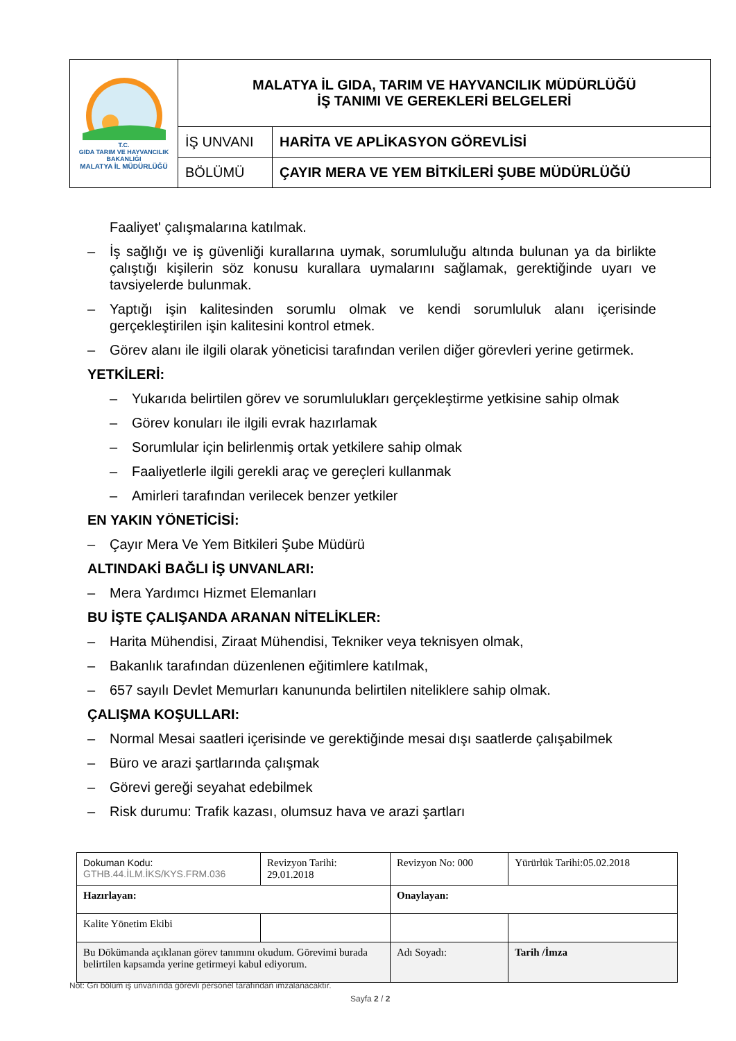| T.C. GIDA TARIM VE HAYVANCILIK BAKANLIĞI MALATYA İL MÜDÜRLÜĞÜ | MALATYA İL GIDA, TARIM VE HAYVANCILIK MÜDÜRLÜĞÜ İŞ TANIMI VE GEREKLERİ BELGELERİ | |
| | İŞ UNVANI | HARİTA VE APLİKASYON GÖREVLİSİ |
| | BÖLÜMÜ | ÇAYIR MERA VE YEM BİTKİLERİ ŞUBE MÜDÜRLÜĞÜ |
Faaliyet' çalışmalarına katılmak.
– İş sağlığı ve iş güvenliği kurallarına uymak, sorumluluğu altında bulunan ya da birlikte çalıştığı kişilerin söz konusu kurallara uymalarını sağlamak, gerektiğinde uyarı ve tavsiyelerde bulunmak.
– Yaptığı işin kalitesinden sorumlu olmak ve kendi sorumluluk alanı içerisinde gerçekleştirilen işin kalitesini kontrol etmek.
– Görev alanı ile ilgili olarak yöneticisi tarafından verilen diğer görevleri yerine getirmek.
YETKİLERİ:
– Yukarıda belirtilen görev ve sorumlulukları gerçekleştirme yetkisine sahip olmak
– Görev konuları ile ilgili evrak hazırlamak
– Sorumlular için belirlenmiş ortak yetkilere sahip olmak
– Faaliyetlerle ilgili gerekli araç ve gereçleri kullanmak
– Amirleri tarafından verilecek benzer yetkiler
EN YAKIN YÖNETİCİSİ:
– Çayır Mera Ve Yem Bitkileri Şube Müdürü
ALTINDAKİ BAĞLI İŞ UNVANLARI:
– Mera Yardımcı Hizmet Elemanları
BU İŞTE ÇALIŞANDA ARANAN NİTELİKLER:
– Harita Mühendisi, Ziraat Mühendisi, Tekniker veya teknisyen olmak,
– Bakanlık tarafından düzenlenen eğitimlere katılmak,
– 657 sayılı Devlet Memurları kanununda belirtilen niteliklere sahip olmak.
ÇALIŞMA KOŞULLARI:
– Normal Mesai saatleri içerisinde ve gerektiğinde mesai dışı saatlerde çalışabilmek
– Büro ve arazi şartlarında çalışmak
– Görevi gereği seyahat edebilmek
– Risk durumu: Trafik kazası, olumsuz hava ve arazi şartları
| Dokuman Kodu: GTHB.44.İLM.İKS/KYS.FRM.036 | Revizyon Tarihi: 29.01.2018 | Revizyon No: 000 | Yürürlük Tarihi:05.02.2018 |
| Hazırlayan: | | Onaylayan: | |
| Kalite Yönetim Ekibi | | | |
| Bu Dökümanda açıklanan görev tanımını okudum. Görevimi burada belirtilen kapsamda yerine getirmeyi kabul ediyorum. | | Adı Soyadı: | Tarih /İmza |
Not: Gri bölüm iş unvanında görevli personel tarafından imzalanacaktır.
Sayfa 2 / 2